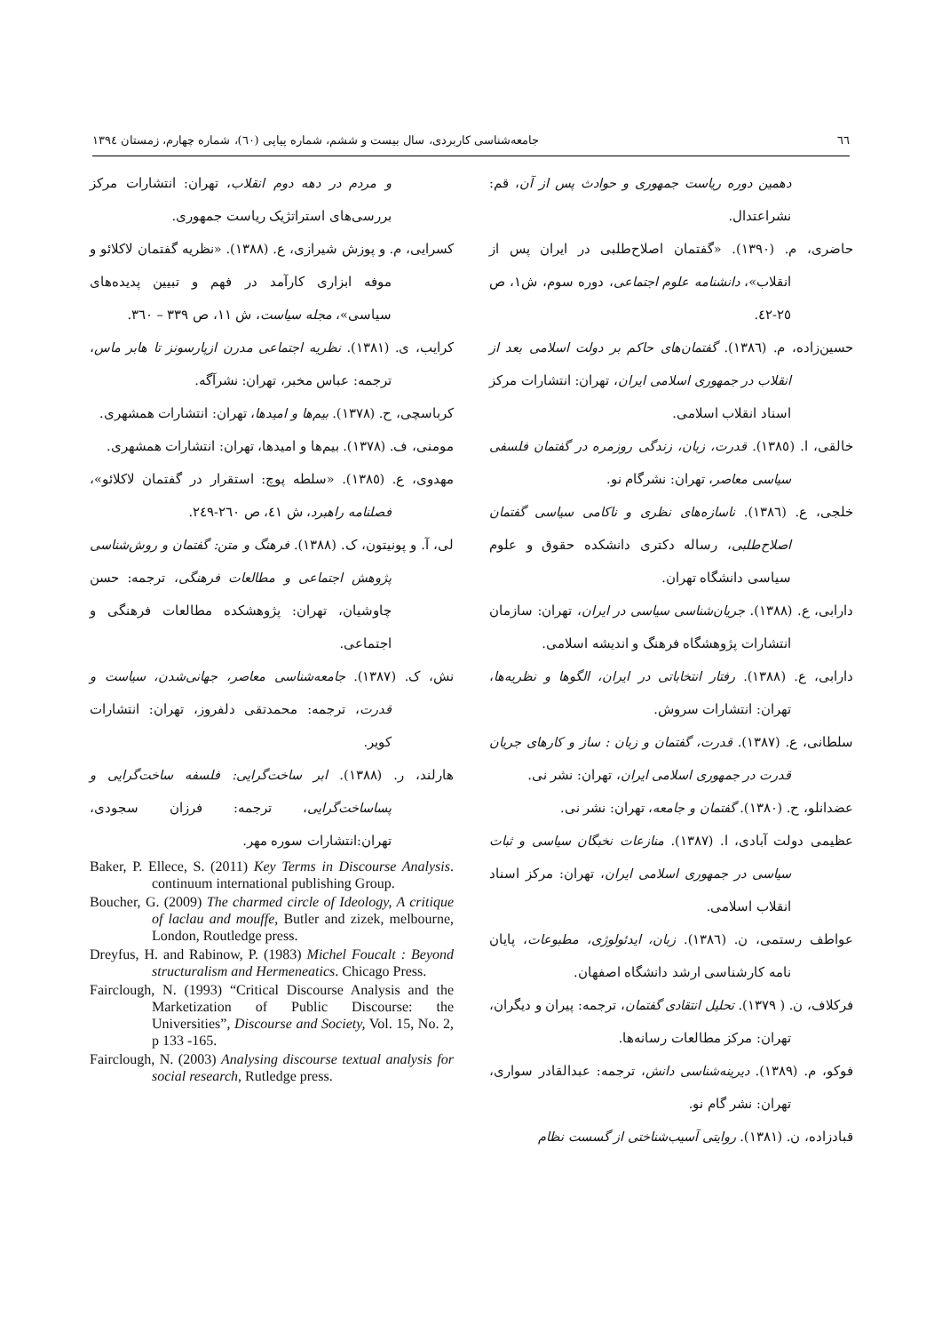٦٦ جامعه‌شناسی کاربردی، سال بیست و ششم، شماره پیاپی (٦٠)، شماره چهارم، زمستان ١٣٩٤
دهمین دوره ریاست جمهوری و حوادث پس از آن، قم: نشراعتدال.
حاضری، م. (١٣٩٠). «گفتمان اصلاح‌طلبی در ایران پس از انقلاب»، دانشنامه علوم اجتماعی، دوره سوم، ش١، ص ٢٥-٤٢.
حسین‌زاده، م. (١٣٨٦). گفتمان‌های حاکم بر دولت اسلامی بعد از انقلاب در جمهوری اسلامی ایران، تهران: انتشارات مرکز اسناد انقلاب اسلامی.
خالقی، ا. (١٣٨٥). قدرت، زبان، زندگی روزمره در گفتمان فلسفی سیاسی معاصر، تهران: نشرگام نو.
خلجی، ع. (١٣٨٦). ناسازه‌های نظری و ناکامی سیاسی گفتمان اصلاح‌طلبی، رساله دکتری دانشکده حقوق و علوم سیاسی دانشگاه تهران.
دارابی، ع. (١٣٨٨). جریان‌شناسی سیاسی در ایران، تهران: سازمان انتشارات پژوهشگاه فرهنگ و اندیشه اسلامی.
دارابی، ع. (١٣٨٨). رفتار انتخاباتی در ایران، الگوها و نظریه‌ها، تهران: انتشارات سروش.
سلطانی، ع. (١٣٨٧). قدرت، گفتمان و زبان : ساز و کارهای جریان قدرت در جمهوری اسلامی ایران، تهران: نشر نی.
عضدانلو، ح. (١٣٨٠). گفتمان و جامعه، تهران: نشر نی.
عظیمی دولت آبادی، ا. (١٣٨٧). منازعات نخبگان سیاسی و ثبات سیاسی در جمهوری اسلامی ایران، تهران: مرکز اسناد انقلاب اسلامی.
عواطف رستمی، ن. (١٣٨٦). زبان، ایدئولوژی، مطبوعات، پایان نامه کارشناسی ارشد دانشگاه اصفهان.
فرکلاف، ن. ( ١٣٧٩). تحلیل انتقادی گفتمان، ترجمه: پیران و دیگران، تهران: مرکز مطالعات رسانه‌ها.
فوکو، م. (١٣٨٩). دیرینه‌شناسی دانش، ترجمه: عبدالقادر سواری، تهران: نشر گام نو.
قبادزاده، ن. (١٣٨١). روایتی آسیب‌شناختی از گسست نظام
و مردم در دهه دوم انقلاب، تهران: انتشارات مرکز بررسی‌های استراتژیک ریاست جمهوری.
کسرایی، م. و پوزش شیرازی، ع. (١٣٨٨). «نظریه گفتمان لاکلائو و موفه ابزاری کارآمد در فهم و تبیین پدیده‌های سیاسی»، مجله سیاست، ش ١١، ص ٣٣٩ – ٣٦٠.
کرایب، ی. (١٣٨١). نظریه اجتماعی مدرن ازپارسونز تا هابر ماس، ترجمه: عباس مخبر، تهران: نشرآگه.
کرباسچی، ح. (١٣٧٨). بیم‌ها و امیدها، تهران: انتشارات همشهری.
مومنی، ف. (١٣٧٨). بیم‌ها و امیدها، تهران: انتشارات همشهری.
مهدوی، ع. (١٣٨٥). «سلطه پوچ: استقرار در گفتمان لاکلائو»، فصلنامه راهبرد، ش ٤١، ص ٢٦٠-٢٤٩.
لی، آ. و پونیتون، ک. (١٣٨٨). فرهنگ و متن: گفتمان و روش‌شناسی پژوهش اجتماعی و مطالعات فرهنگی، ترجمه: حسن چاوشیان، تهران: پژوهشکده مطالعات فرهنگی و اجتماعی.
نش، ک. (١٣٨٧). جامعه‌شناسی معاصر، جهانی‌شدن، سیاست و قدرت، ترجمه: محمدتقی دلفروز، تهران: انتشارات کویر.
هارلند، ر. (١٣٨٨). ابر ساخت‌گرایی: فلسفه ساخت‌گرایی و پساساخت‌گرایی، ترجمه: فرزان سجودی، تهران:انتشارات سوره مهر.
Baker, P. Ellece, S. (2011) Key Terms in Discourse Analysis. continuum international publishing Group.
Boucher, G. (2009) The charmed circle of Ideology, A critique of laclau and mouffe, Butler and zizek, melbourne, London, Routledge press.
Dreyfus, H. and Rabinow, P. (1983) Michel Foucalt : Beyond structuralism and Hermeneatics. Chicago Press.
Fairclough, N. (1993) “Critical Discourse Analysis and the Marketization of Public Discourse: the Universities”, Discourse and Society, Vol. 15, No. 2, p 133 -165.
Fairclough, N. (2003) Analysing discourse textual analysis for social research, Rutledge press.